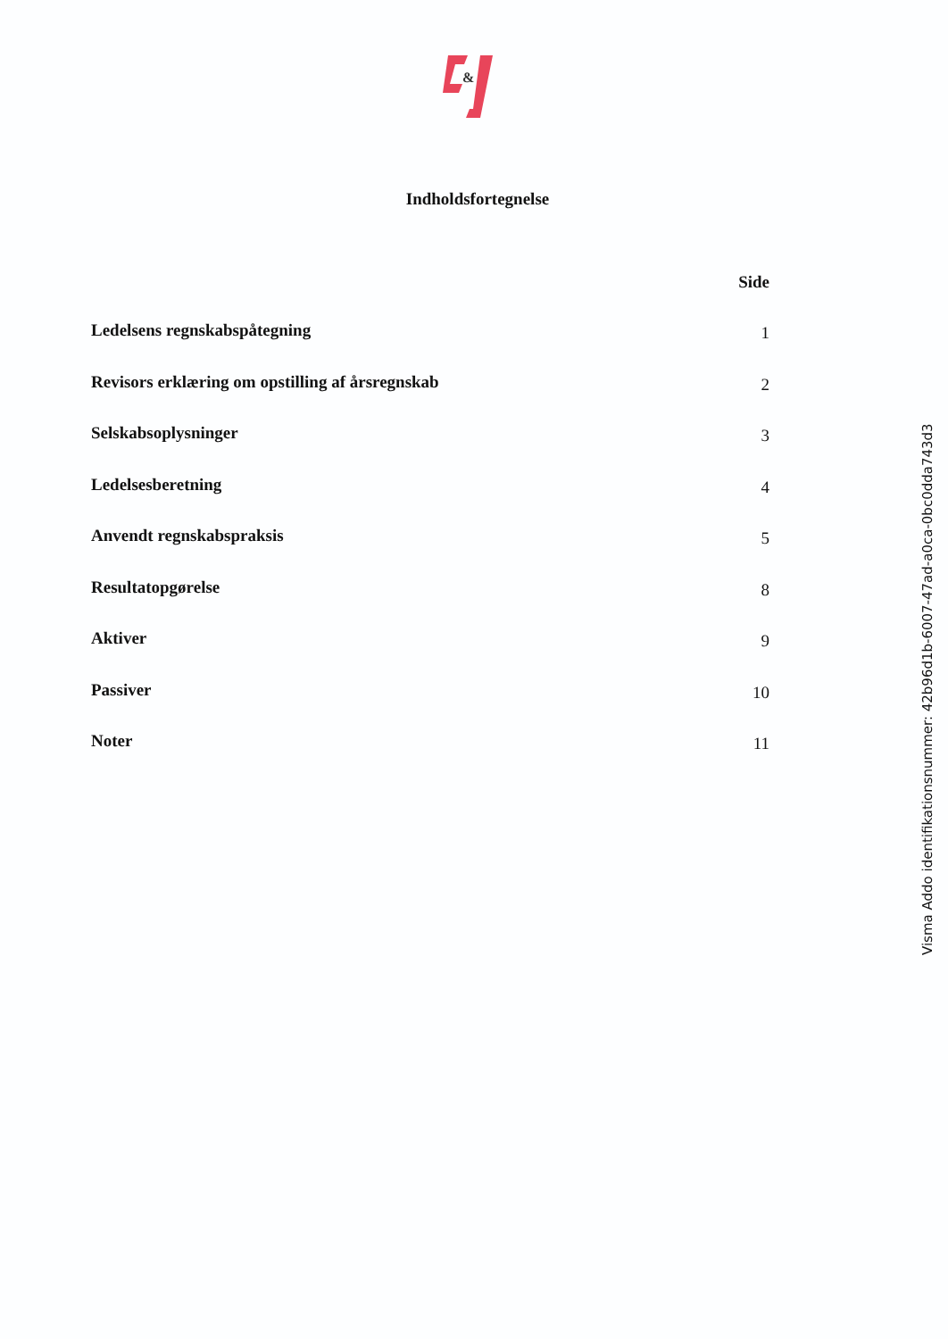&
Indholdsfortegnelse
| | Side |
| --- | --- |
| Ledelsens regnskabspåtegning | 1 |
| Revisors erklæring om opstilling af årsregnskab | 2 |
| Selskabsoplysninger | 3 |
| Ledelsesberetning | 4 |
| Anvendt regnskabspraksis | 5 |
| Resultatopgørelse | 8 |
| Aktiver | 9 |
| Passiver | 10 |
| Noter | 11 |
Visma Addo identifikationsnummer: 42b96d1b-6007-47ad-a0ca-0bc0dda743d3